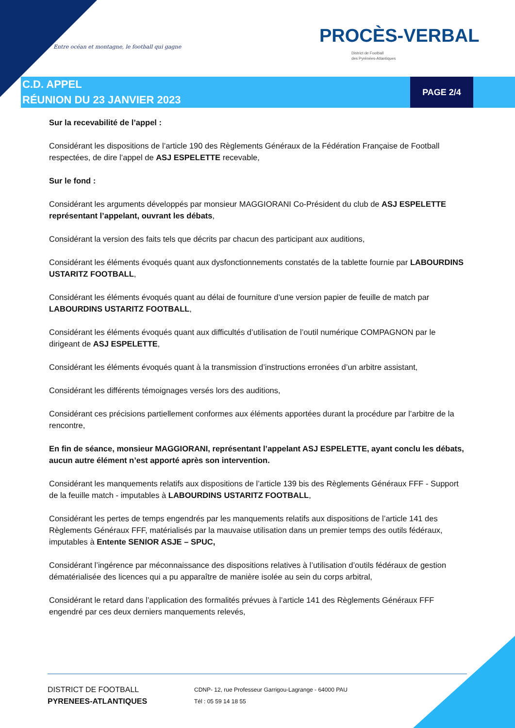Entre océan et montagne, le football qui gagne
PROCÈS-VERBAL
District de Football
des Pyrénées-Atlantiques
C.D. APPEL
RÉUNION DU 23 JANVIER 2023
PAGE 2/4
Sur la recevabilité de l’appel :
Considérant les dispositions de l’article 190 des Règlements Généraux de la Fédération Française de Football respectées, de dire l’appel de ASJ ESPELETTE recevable,
Sur le fond :
Considérant les arguments développés par monsieur MAGGIORANI Co-Président du club de ASJ ESPELETTE représentant l’appelant, ouvrant les débats,
Considérant la version des faits tels que décrits par chacun des participant aux auditions,
Considérant les éléments évoqués quant aux dysfonctionnements constatés de la tablette fournie par LABOURDINS USTARITZ FOOTBALL,
Considérant les éléments évoqués quant au délai de fourniture d’une version papier de feuille de match par LABOURDINS USTARITZ FOOTBALL,
Considérant les éléments évoqués quant aux difficultés d’utilisation de l’outil numérique COMPAGNON par le dirigeant de ASJ ESPELETTE,
Considérant les éléments évoqués quant à la transmission d’instructions erronées d’un arbitre assistant,
Considérant les différents témoignages versés lors des auditions,
Considérant ces précisions partiellement conformes aux éléments apportées durant la procédure par l’arbitre de la rencontre,
En fin de séance, monsieur MAGGIORANI, représentant l’appelant ASJ ESPELETTE, ayant conclu les débats, aucun autre élément n’est apporté après son intervention.
Considérant les manquements relatifs aux dispositions de l’article 139 bis des Règlements Généraux FFF - Support de la feuille match - imputables à LABOURDINS USTARITZ FOOTBALL,
Considérant les pertes de temps engendrés par les manquements relatifs aux dispositions de l’article 141 des Règlements Généraux FFF, matérialisés par la mauvaise utilisation dans un premier temps des outils fédéraux, imputables à Entente SENIOR ASJE – SPUC,
Considérant l’ingérence par méconnaissance des dispositions relatives à l’utilisation d’outils fédéraux de gestion dématérialisée des licences qui a pu apparaître de manière isolée au sein du corps arbitral,
Considérant le retard dans l’application des formalités prévues à l’article 141 des Règlements Généraux FFF engendré par ces deux derniers manquements relevés,
DISTRICT DE FOOTBALL
PYRENEES-ATLANTIQUES
CDNP- 12, rue Professeur Garrigou-Lagrange - 64000 PAU
Tél : 05 59 14 18 55